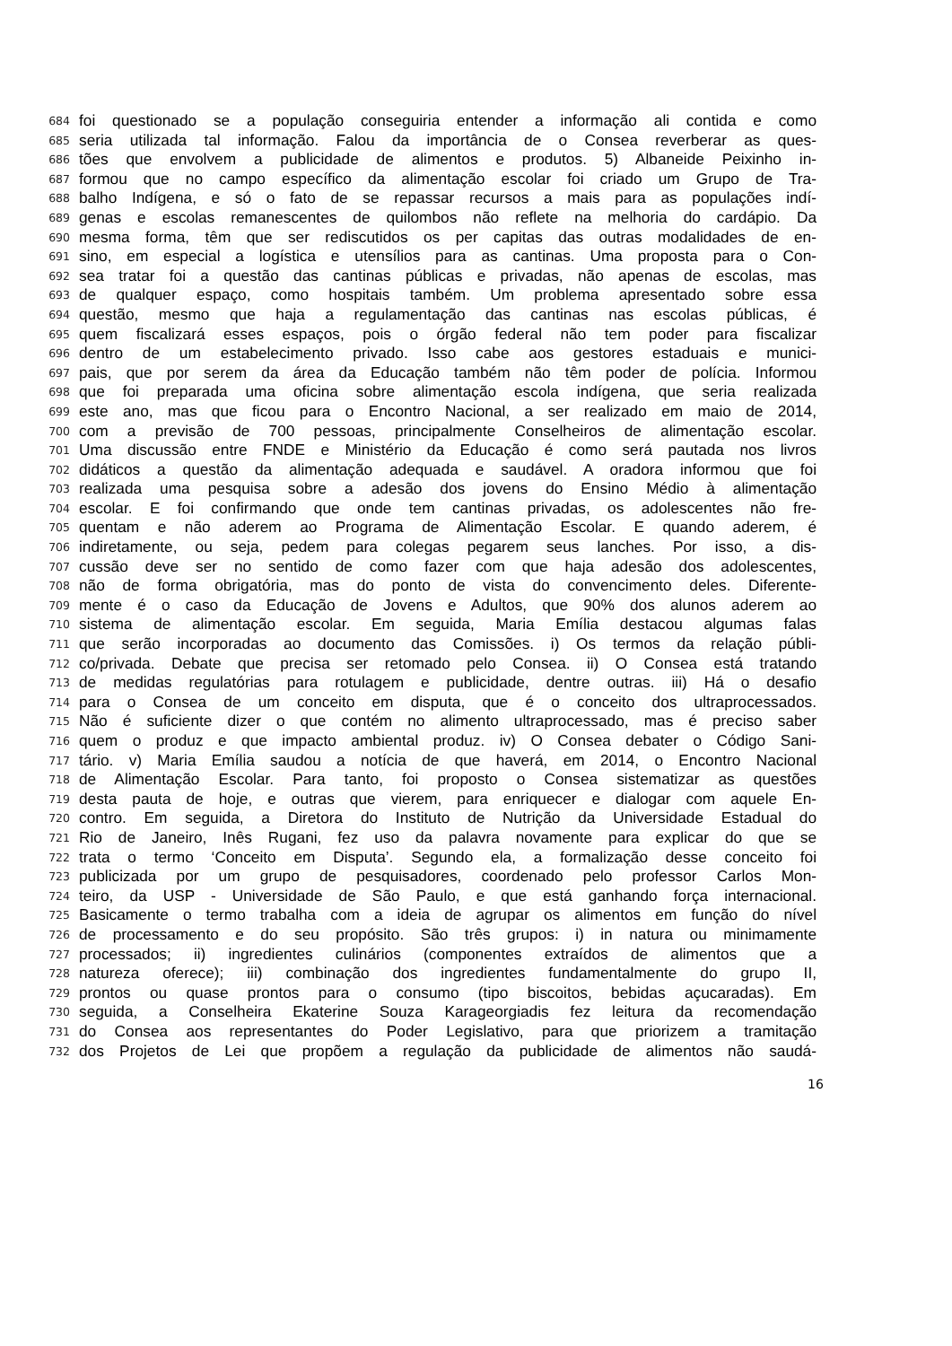684 foi questionado se a população conseguiria entender a informação ali contida e como
685 seria utilizada tal informação. Falou da importância de o Consea reverberar as ques-
686 tões que envolvem a publicidade de alimentos e produtos. 5) Albaneide Peixinho in-
687 formou que no campo específico da alimentação escolar foi criado um Grupo de Tra-
688 balho Indígena, e só o fato de se repassar recursos a mais para as populações indí-
689 genas e escolas remanescentes de quilombos não reflete na melhoria do cardápio. Da
690 mesma forma, têm que ser rediscutidos os per capitas das outras modalidades de en-
691 sino, em especial a logística e utensílios para as cantinas. Uma proposta para o Con-
692 sea tratar foi a questão das cantinas públicas e privadas, não apenas de escolas, mas
693 de qualquer espaço, como hospitais também. Um problema apresentado sobre essa
694 questão, mesmo que haja a regulamentação das cantinas nas escolas públicas, é
695 quem fiscalizará esses espaços, pois o órgão federal não tem poder para fiscalizar
696 dentro de um estabelecimento privado. Isso cabe aos gestores estaduais e munici-
697 pais, que por serem da área da Educação também não têm poder de polícia. Informou
698 que foi preparada uma oficina sobre alimentação escola indígena, que seria realizada
699 este ano, mas que ficou para o Encontro Nacional, a ser realizado em maio de 2014,
700 com a previsão de 700 pessoas, principalmente Conselheiros de alimentação escolar.
701 Uma discussão entre FNDE e Ministério da Educação é como será pautada nos livros
702 didáticos a questão da alimentação adequada e saudável. A oradora informou que foi
703 realizada uma pesquisa sobre a adesão dos jovens do Ensino Médio à alimentação
704 escolar. E foi confirmando que onde tem cantinas privadas, os adolescentes não fre-
705 quentam e não aderem ao Programa de Alimentação Escolar. E quando aderem, é
706 indiretamente, ou seja, pedem para colegas pegarem seus lanches. Por isso, a dis-
707 cussão deve ser no sentido de como fazer com que haja adesão dos adolescentes,
708 não de forma obrigatória, mas do ponto de vista do convencimento deles. Diferente-
709 mente é o caso da Educação de Jovens e Adultos, que 90% dos alunos aderem ao
710 sistema de alimentação escolar. Em seguida, Maria Emília destacou algumas falas
711 que serão incorporadas ao documento das Comissões. i) Os termos da relação públi-
712 co/privada. Debate que precisa ser retomado pelo Consea. ii) O Consea está tratando
713 de medidas regulatórias para rotulagem e publicidade, dentre outras. iii) Há o desafio
714 para o Consea de um conceito em disputa, que é o conceito dos ultraprocessados.
715 Não é suficiente dizer o que contém no alimento ultraprocessado, mas é preciso saber
716 quem o produz e que impacto ambiental produz. iv) O Consea debater o Código Sani-
717 tário. v) Maria Emília saudou a notícia de que haverá, em 2014, o Encontro Nacional
718 de Alimentação Escolar. Para tanto, foi proposto o Consea sistematizar as questões
719 desta pauta de hoje, e outras que vierem, para enriquecer e dialogar com aquele En-
720 contro. Em seguida, a Diretora do Instituto de Nutrição da Universidade Estadual do
721 Rio de Janeiro, Inês Rugani, fez uso da palavra novamente para explicar do que se
722 trata o termo ‘Conceito em Disputa’. Segundo ela, a formalização desse conceito foi
723 publicizada por um grupo de pesquisadores, coordenado pelo professor Carlos Mon-
724 teiro, da USP - Universidade de São Paulo, e que está ganhando força internacional.
725 Basicamente o termo trabalha com a ideia de agrupar os alimentos em função do nível
726 de processamento e do seu propósito. São três grupos: i) in natura ou minimamente
727 processados; ii) ingredientes culinários (componentes extraídos de alimentos que a
728 natureza oferece); iii) combinação dos ingredientes fundamentalmente do grupo II,
729 prontos ou quase prontos para o consumo (tipo biscoitos, bebidas açucaradas). Em
730 seguida, a Conselheira Ekaterine Souza Karageorgiadis fez leitura da recomendação
731 do Consea aos representantes do Poder Legislativo, para que priorizem a tramitação
732 dos Projetos de Lei que propõem a regulação da publicidade de alimentos não saudá-
16